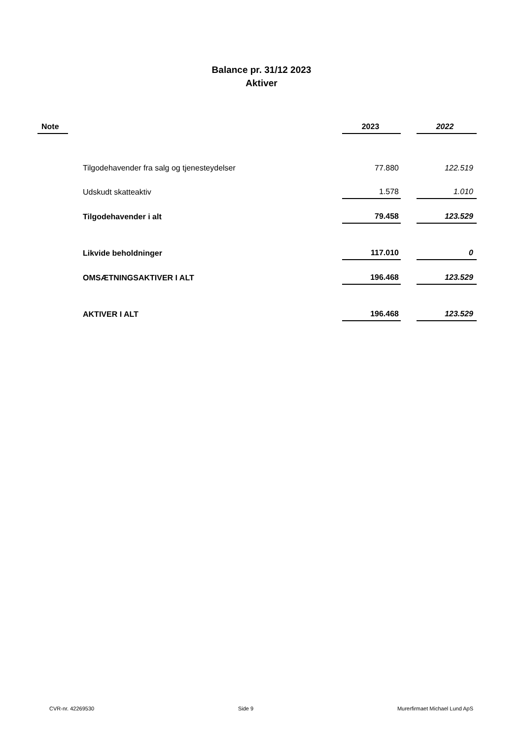Balance pr. 31/12 2023
Aktiver
| Note | | 2023 | | 2022 |
| --- | --- | --- | --- | --- |
| | Tilgodehavender fra salg og tjenesteydelser | 77.880 | | 122.519 |
| | Udskudt skatteaktiv | 1.578 | | 1.010 |
| | Tilgodehavender i alt | 79.458 | | 123.529 |
| | Likvide beholdninger | 117.010 | | 0 |
| | OMSÆTNINGSAKTIVER I ALT | 196.468 | | 123.529 |
| | AKTIVER I ALT | 196.468 | | 123.529 |
CVR-nr. 42269530 Side 9 Murerfirmaet Michael Lund ApS